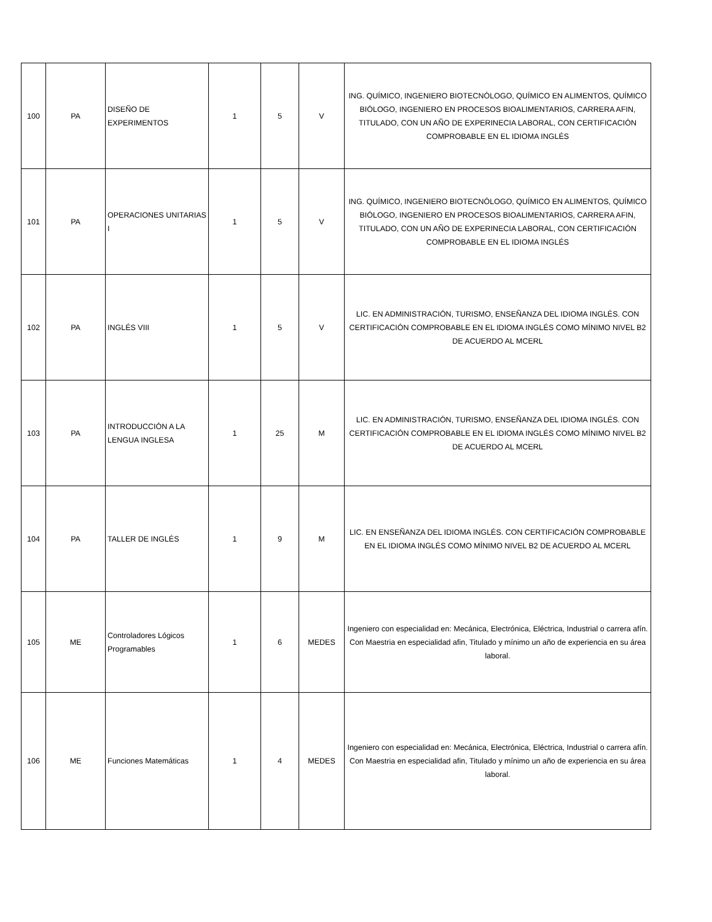| 100 | PA | DISEÑO DE EXPERIMENTOS | 1 | 5 | V | ING. QUÍMICO, INGENIERO BIOTECNÓLOGO, QUÍMICO EN ALIMENTOS, QUÍMICO BIÓLOGO, INGENIERO EN PROCESOS BIOALIMENTARIOS, CARRERA AFIN, TITULADO, CON UN AÑO DE EXPERINECIA LABORAL, CON CERTIFICACIÓN COMPROBABLE EN EL IDIOMA INGLÉS |
| 101 | PA | OPERACIONES UNITARIAS I | 1 | 5 | V | ING. QUÍMICO, INGENIERO BIOTECNÓLOGO, QUÍMICO EN ALIMENTOS, QUÍMICO BIÓLOGO, INGENIERO EN PROCESOS BIOALIMENTARIOS, CARRERA AFIN, TITULADO, CON UN AÑO DE EXPERINECIA LABORAL, CON CERTIFICACIÓN COMPROBABLE EN EL IDIOMA INGLÉS |
| 102 | PA | INGLÉS VIII | 1 | 5 | V | LIC. EN ADMINISTRACIÓN, TURISMO, ENSEÑANZA DEL IDIOMA INGLÉS. CON CERTIFICACIÓN COMPROBABLE EN EL IDIOMA INGLÉS COMO MÍNIMO NIVEL B2 DE ACUERDO AL MCERL |
| 103 | PA | INTRODUCCIÓN A LA LENGUA INGLESA | 1 | 25 | M | LIC. EN ADMINISTRACIÓN, TURISMO, ENSEÑANZA DEL IDIOMA INGLÉS. CON CERTIFICACIÓN COMPROBABLE EN EL IDIOMA INGLÉS COMO MÍNIMO NIVEL B2 DE ACUERDO AL MCERL |
| 104 | PA | TALLER DE INGLÉS | 1 | 9 | M | LIC. EN ENSEÑANZA DEL IDIOMA INGLÉS. CON CERTIFICACIÓN COMPROBABLE EN EL IDIOMA INGLÉS COMO MÍNIMO NIVEL B2 DE ACUERDO AL MCERL |
| 105 | ME | Controladores Lógicos Programables | 1 | 6 | MEDES | Ingeniero con especialidad en: Mecánica, Electrónica, Eléctrica, Industrial o carrera afín. Con Maestria en especialidad afin, Titulado y mínimo un año de experiencia en su área laboral. |
| 106 | ME | Funciones Matemáticas | 1 | 4 | MEDES | Ingeniero con especialidad en: Mecánica, Electrónica, Eléctrica, Industrial o carrera afín. Con Maestria en especialidad afin, Titulado y mínimo un año de experiencia en su área laboral. |